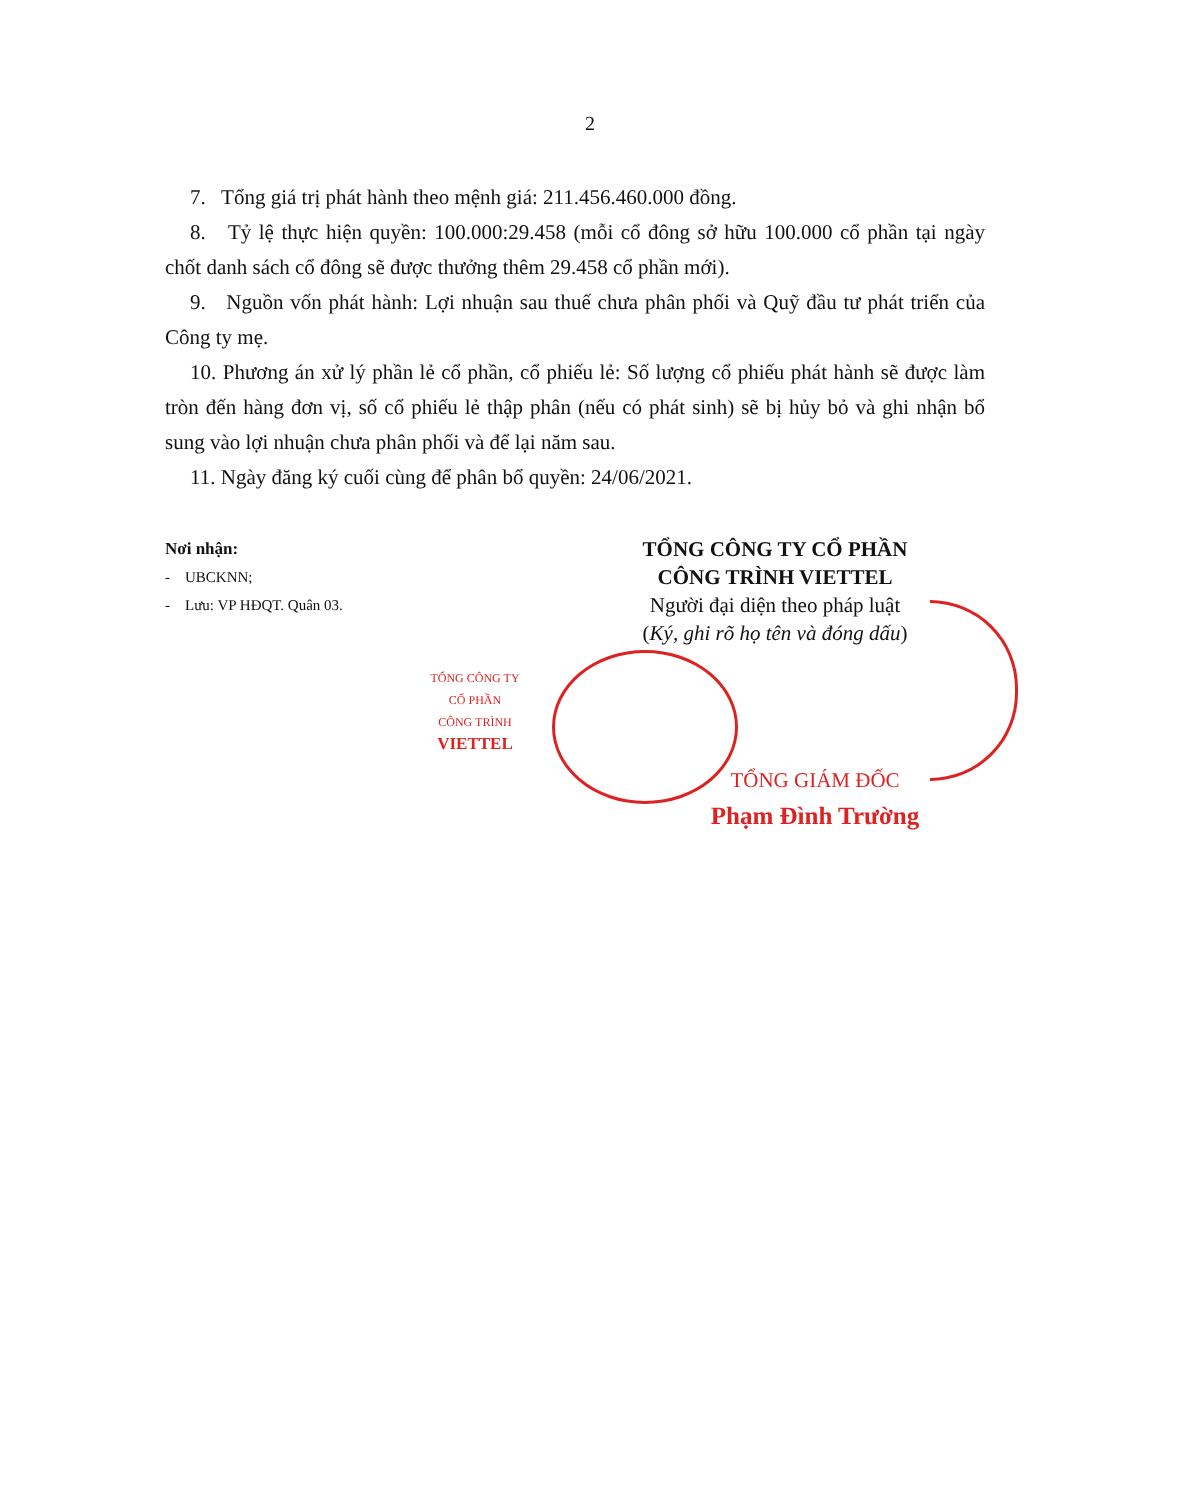2
7. Tổng giá trị phát hành theo mệnh giá: 211.456.460.000 đồng.
8. Tỷ lệ thực hiện quyền: 100.000:29.458 (mỗi cổ đông sở hữu 100.000 cổ phần tại ngày chốt danh sách cổ đông sẽ được thưởng thêm 29.458 cổ phần mới).
9. Nguồn vốn phát hành: Lợi nhuận sau thuế chưa phân phối và Quỹ đầu tư phát triển của Công ty mẹ.
10. Phương án xử lý phần lẻ cổ phần, cổ phiếu lẻ: Số lượng cổ phiếu phát hành sẽ được làm tròn đến hàng đơn vị, số cổ phiếu lẻ thập phân (nếu có phát sinh) sẽ bị hủy bỏ và ghi nhận bổ sung vào lợi nhuận chưa phân phối và để lại năm sau.
11. Ngày đăng ký cuối cùng để phân bổ quyền: 24/06/2021.
Nơi nhận:
- UBCKNN;
- Lưu: VP HĐQT. Quân 03.
TỔNG CÔNG TY CỔ PHẦN
CÔNG TRÌNH VIETTEL
Người đại diện theo pháp luật
(Ký, ghi rõ họ tên và đóng dấu)
TỔNG CÔNG TY
CỔ PHẦN
CÔNG TRÌNH
VIETTEL
TỔNG GIÁM ĐỐC
Phạm Đình Trường